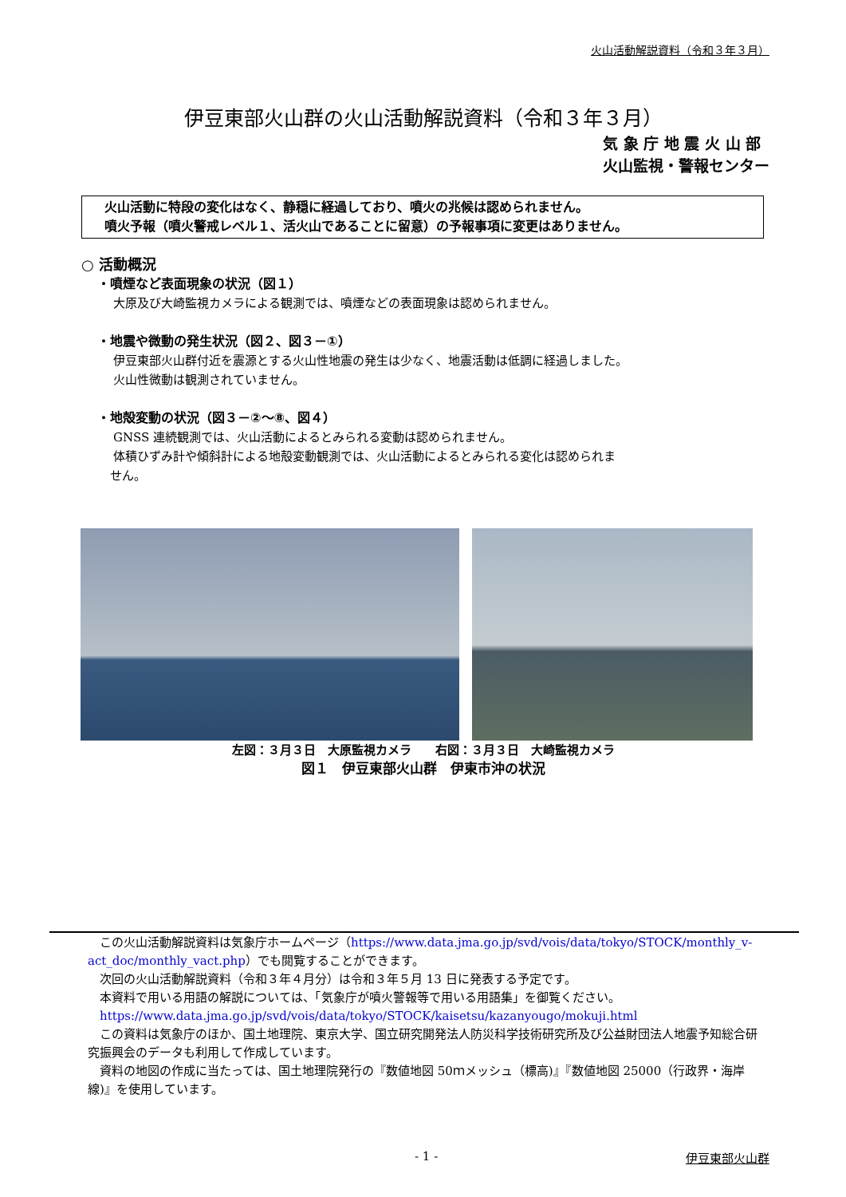火山活動解説資料（令和３年３月）
伊豆東部火山群の火山活動解説資料（令和３年３月）
気 象 庁 地 震 火 山 部
火山監視・警報センター
火山活動に特段の変化はなく、静穏に経過しており、噴火の兆候は認められません。
噴火予報（噴火警戒レベル１、活火山であることに留意）の予報事項に変更はありません。
○ 活動概況
・噴煙など表面現象の状況（図１）
大原及び大崎監視カメラによる観測では、噴煙などの表面現象は認められません。
・地震や微動の発生状況（図２、図３－①）
伊豆東部火山群付近を震源とする火山性地震の発生は少なく、地震活動は低調に経過しました。
火山性微動は観測されていません。
・地殻変動の状況（図３－②～⑧、図４）
GNSS 連続観測では、火山活動によるとみられる変動は認められません。
体積ひずみ計や傾斜計による地殻変動観測では、火山活動によるとみられる変化は認められま
せん。
左図：３月３日　大原監視カメラ　　右図：３月３日　大崎監視カメラ
図１　伊豆東部火山群　伊東市沖の状況
　この火山活動解説資料は気象庁ホームページ（https://www.data.jma.go.jp/svd/vois/data/tokyo/STOCK/monthly_v-act_doc/monthly_vact.php）でも閲覧することができます。
　次回の火山活動解説資料（令和３年４月分）は令和３年５月 13 日に発表する予定です。
　本資料で用いる用語の解説については、「気象庁が噴火警報等で用いる用語集」を御覧ください。
　https://www.data.jma.go.jp/svd/vois/data/tokyo/STOCK/kaisetsu/kazanyougo/mokuji.html
　この資料は気象庁のほか、国土地理院、東京大学、国立研究開発法人防災科学技術研究所及び公益財団法人地震予知総合研究振興会のデータも利用して作成しています。
　資料の地図の作成に当たっては、国土地理院発行の『数値地図 50ｍメッシュ（標高)』『数値地図 25000（行政界・海岸線)』を使用しています。
- 1 - 伊豆東部火山群